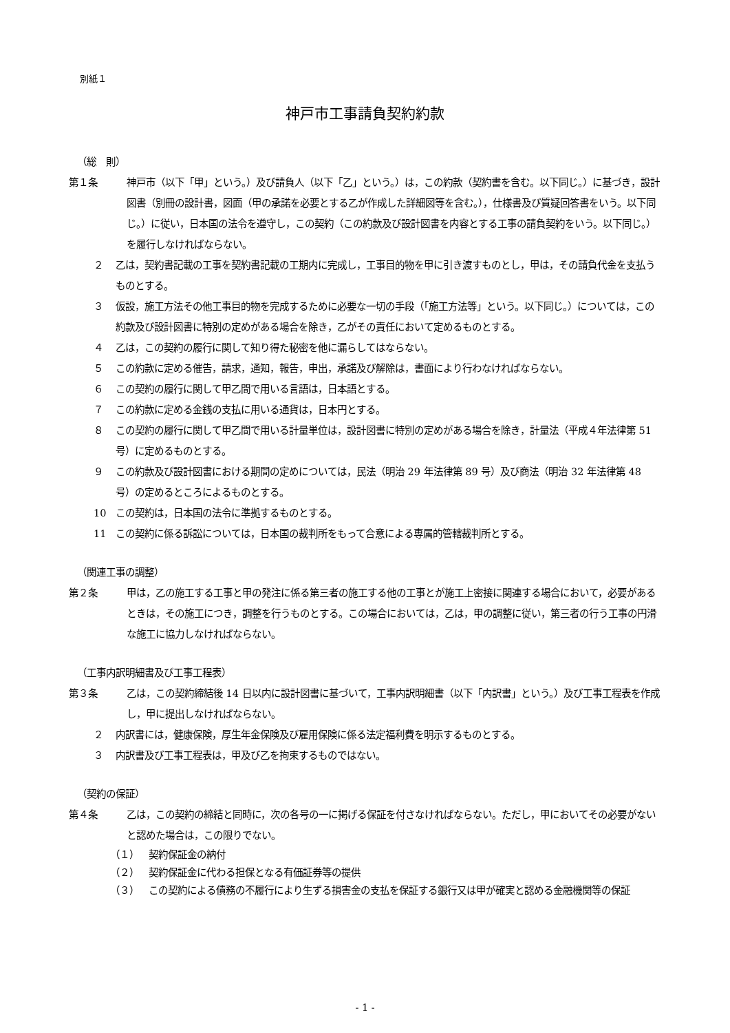別紙１
神戸市工事請負契約約款
（総　則）
第１条 神戸市（以下「甲」という。）及び請負人（以下「乙」という。）は，この約款（契約書を含む。以下同じ。）に基づき，設計図書（別冊の設計書，図面（甲の承諾を必要とする乙が作成した詳細図等を含む。），仕様書及び質疑回答書をいう。以下同じ。）に従い，日本国の法令を遵守し，この契約（この約款及び設計図書を内容とする工事の請負契約をいう。以下同じ。）を履行しなければならない。
２ 乙は，契約書記載の工事を契約書記載の工期内に完成し，工事目的物を甲に引き渡すものとし，甲は，その請負代金を支払うものとする。
３ 仮設，施工方法その他工事目的物を完成するために必要な一切の手段（「施工方法等」という。以下同じ。）については，この約款及び設計図書に特別の定めがある場合を除き，乙がその責任において定めるものとする。
４ 乙は，この契約の履行に関して知り得た秘密を他に漏らしてはならない。
５ この約款に定める催告，請求，通知，報告，申出，承諾及び解除は，書面により行わなければならない。
６ この契約の履行に関して甲乙間で用いる言語は，日本語とする。
７ この約款に定める金銭の支払に用いる通貨は，日本円とする。
８ この契約の履行に関して甲乙間で用いる計量単位は，設計図書に特別の定めがある場合を除き，計量法（平成４年法律第 51 号）に定めるものとする。
９ この約款及び設計図書における期間の定めについては，民法（明治 29 年法律第 89 号）及び商法（明治 32 年法律第 48 号）の定めるところによるものとする。
10 この契約は，日本国の法令に準拠するものとする。
11 この契約に係る訴訟については，日本国の裁判所をもって合意による専属的管轄裁判所とする。
（関連工事の調整）
第２条 甲は，乙の施工する工事と甲の発注に係る第三者の施工する他の工事とが施工上密接に関連する場合において，必要があるときは，その施工につき，調整を行うものとする。この場合においては，乙は，甲の調整に従い，第三者の行う工事の円滑な施工に協力しなければならない。
（工事内訳明細書及び工事工程表）
第３条 乙は，この契約締結後 14 日以内に設計図書に基づいて，工事内訳明細書（以下「内訳書」という。）及び工事工程表を作成し，甲に提出しなければならない。
２ 内訳書には，健康保険，厚生年金保険及び雇用保険に係る法定福利費を明示するものとする。
３ 内訳書及び工事工程表は，甲及び乙を拘束するものではない。
（契約の保証）
第４条 乙は，この契約の締結と同時に，次の各号の一に掲げる保証を付さなければならない。ただし，甲においてその必要がないと認めた場合は，この限りでない。
（１） 契約保証金の納付
（２） 契約保証金に代わる担保となる有価証券等の提供
（３） この契約による債務の不履行により生ずる損害金の支払を保証する銀行又は甲が確実と認める金融機関等の保証
- 1 -